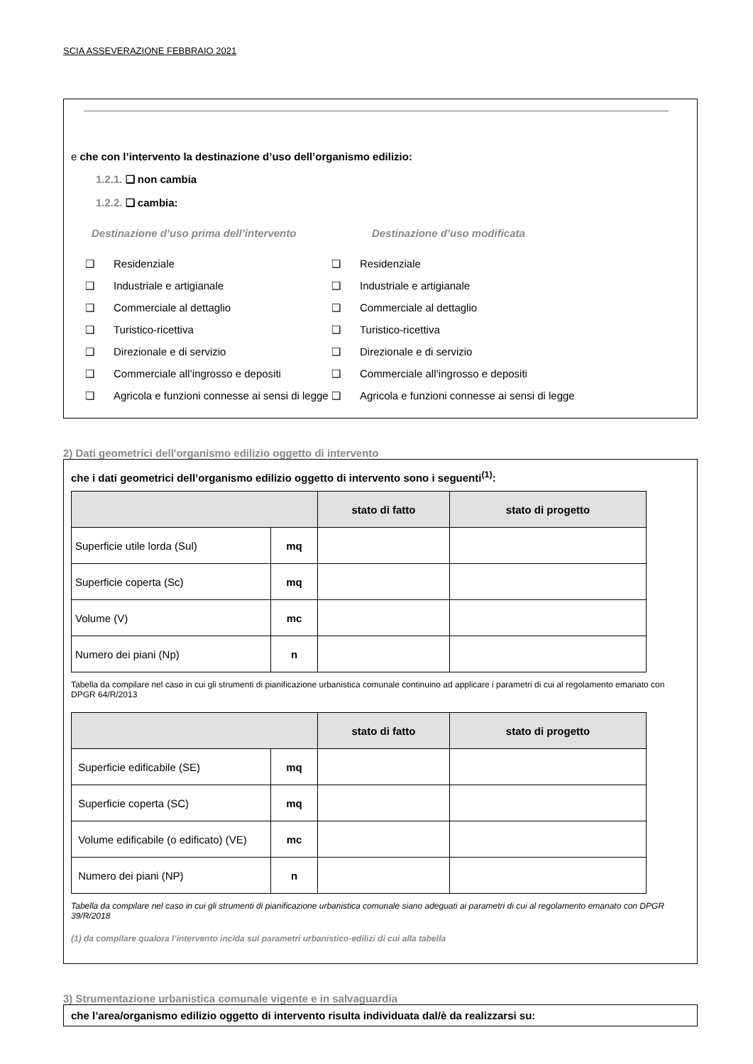SCIA ASSEVERAZIONE FEBBRAIO 2021
e che con l’intervento la destinazione d’uso dell’organismo edilizio:
1.2.1. ❑ non cambia
1.2.2. ❑ cambia:
Destinazione d’uso prima dell’intervento Destinazione d’uso modificata
❑ Residenziale
❑ Industriale e artigianale
❑ Commerciale al dettaglio
❑ Turistico-ricettiva
❑ Direzionale e di servizio
❑ Commerciale all’ingrosso e depositi
❑ Agricola e funzioni connesse ai sensi di legge
❑ Residenziale
❑ Industriale e artigianale
❑ Commerciale al dettaglio
❑ Turistico-ricettiva
❑ Direzionale e di servizio
❑ Commerciale all’ingrosso e depositi
❑ Agricola e funzioni connesse ai sensi di legge
2) Dati geometrici dell'organismo edilizio oggetto di intervento
che i dati geometrici dell’organismo edilizio oggetto di intervento sono i seguenti<sup>(1)</sup>:
| | | stato di fatto | stato di progetto |
| --- | --- | --- | --- |
| Superficie utile lorda (Sul) | mq | | |
| Superficie coperta (Sc) | mq | | |
| Volume (V) | mc | | |
| Numero dei piani (Np) | n | | |
Tabella da compilare nel caso in cui gli strumenti di pianificazione urbanistica comunale continuino ad applicare i parametri di cui al regolamento emanato con DPGR 64/R/2013
| | | stato di fatto | stato di progetto |
| --- | --- | --- | --- |
| Superficie edificabile (SE) | mq | | |
| Superficie coperta (SC) | mq | | |
| Volume edificabile (o edificato) (VE) | mc | | |
| Numero dei piani (NP) | n | | |
Tabella da compilare nel caso in cui gli strumenti di pianificazione urbanistica comunale siano adeguati ai parametri di cui al regolamento emanato con DPGR 39/R/2018
(1) da compilare qualora l’intervento incida sui parametri urbanistico-edilizi di cui alla tabella
3) Strumentazione urbanistica comunale vigente e in salvaguardia
che l’area/organismo edilizio oggetto di intervento risulta individuata dal/è da realizzarsi su: